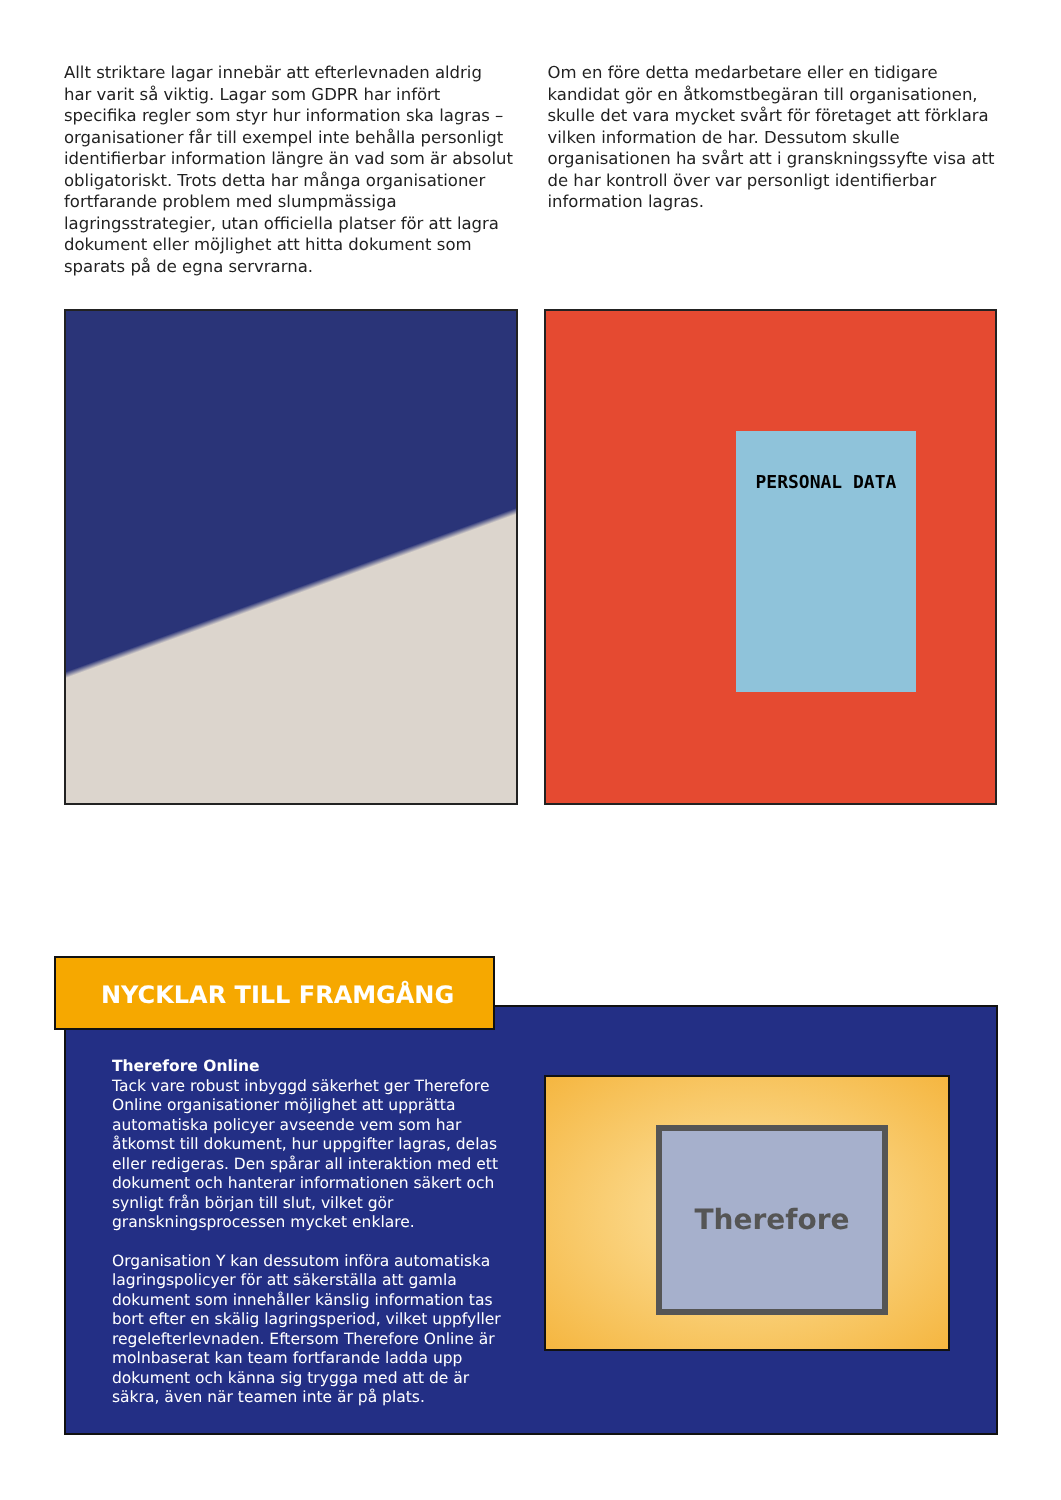Allt striktare lagar innebär att efterlevnaden aldrig har varit så viktig. Lagar som GDPR har infört specifika regler som styr hur information ska lagras – organisationer får till exempel inte behålla personligt identifierbar information längre än vad som är absolut obligatoriskt. Trots detta har många organisationer fortfarande problem med slumpmässiga lagringsstrategier, utan officiella platser för att lagra dokument eller möjlighet att hitta dokument som sparats på de egna servrarna.
Om en före detta medarbetare eller en tidigare kandidat gör en åtkomstbegäran till organisationen, skulle det vara mycket svårt för företaget att förklara vilken information de har. Dessutom skulle organisationen ha svårt att i granskningssyfte visa att de har kontroll över var personligt identifierbar information lagras.
PERSONAL DATA
NYCKLAR TILL FRAMGÅNG
Therefore Online
Tack vare robust inbyggd säkerhet ger Therefore Online organisationer möjlighet att upprätta automatiska policyer avseende vem som har åtkomst till dokument, hur uppgifter lagras, delas eller redigeras. Den spårar all interaktion med ett dokument och hanterar informationen säkert och synligt från början till slut, vilket gör granskningsprocessen mycket enklare.
Organisation Y kan dessutom införa automatiska lagringspolicyer för att säkerställa att gamla dokument som innehåller känslig information tas bort efter en skälig lagringsperiod, vilket uppfyller regelefterlevnaden. Eftersom Therefore Online är molnbaserat kan team fortfarande ladda upp dokument och känna sig trygga med att de är säkra, även när teamen inte är på plats.
Therefore